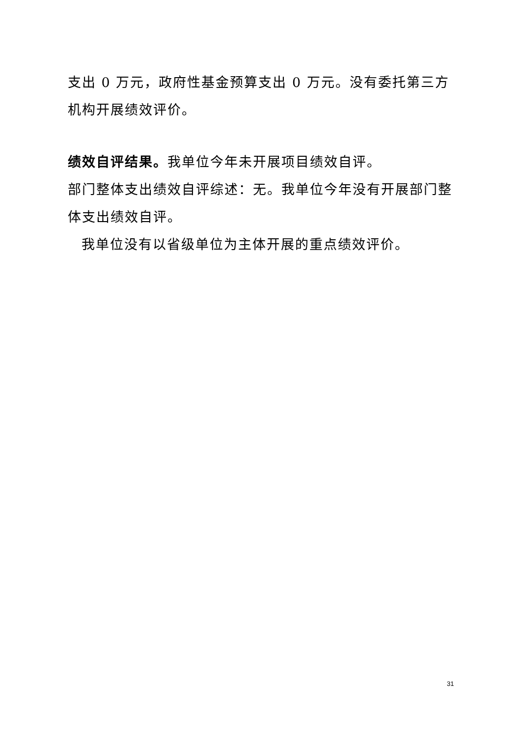支出 0 万元，政府性基金预算支出 0 万元。没有委托第三方机构开展绩效评价。
绩效自评结果。我单位今年未开展项目绩效自评。
部门整体支出绩效自评综述：无。我单位今年没有开展部门整体支出绩效自评。
我单位没有以省级单位为主体开展的重点绩效评价。
31